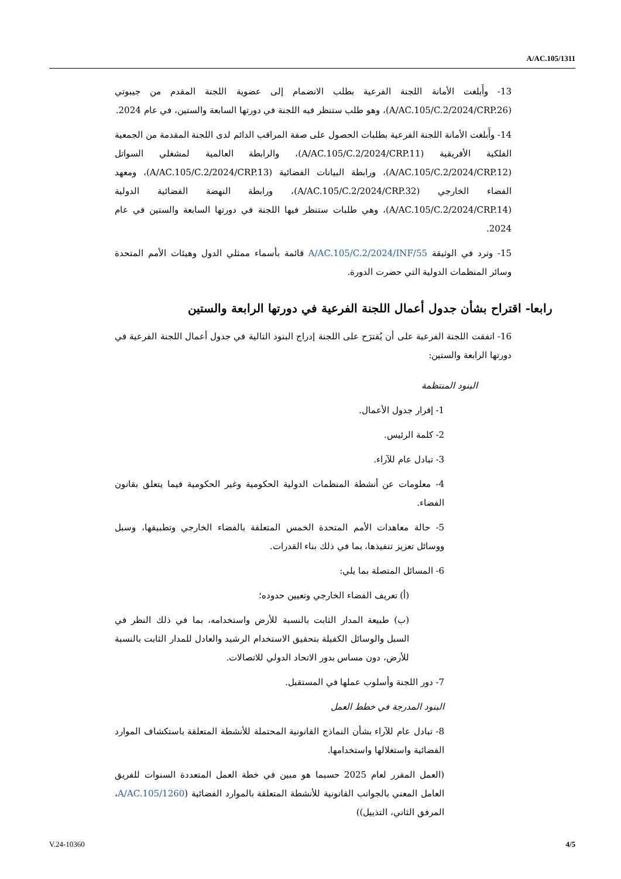A/AC.105/1311
13- وأَبلغت الأمانة اللجنة الفرعية بطلب الانضمام إلى عضوية اللجنة المقدم من جيبوتي (A/AC.105/C.2/2024/CRP.26)، وهو طلب ستنظر فيه اللجنة في دورتها السابعة والستين، في عام 2024.
14- وأَبلغت الأمانة اللجنة الفرعية بطلبات الحصول على صفة المراقب الدائم لدى اللجنة المقدمة من الجمعية الفلكية الأفريقية (A/AC.105/C.2/2024/CRP.11)، والرابطة العالمية لمشغلي السواتل (A/AC.105/C.2/2024/CRP.12)، ورابطة البيانات الفضائية (A/AC.105/C.2/2024/CRP.13)، ومعهد الفضاء الخارجي (A/AC.105/C.2/2024/CRP.32)، ورابطة النهضة الفضائية الدولية (A/AC.105/C.2/2024/CRP.14)، وهي طلبات ستنظر فيها اللجنة في دورتها السابعة والستين في عام 2024.
15- وترد في الوثيقة A/AC.105/C.2/2024/INF/55 قائمة بأسماء ممثلي الدول وهيئات الأمم المتحدة وسائر المنظمات الدولية التي حضرت الدورة.
رابعا- اقتراح بشأن جدول أعمال اللجنة الفرعية في دورتها الرابعة والستين
16- اتفقت اللجنة الفرعية على أن يُقترَح على اللجنة إدراج البنود التالية في جدول أعمال اللجنة الفرعية في دورتها الرابعة والستين:
البنود المنتظمة
1- إقرار جدول الأعمال.
2- كلمة الرئيس.
3- تبادل عام للآراء.
4- معلومات عن أنشطة المنظمات الدولية الحكومية وغير الحكومية فيما يتعلق بقانون الفضاء.
5- حالة معاهدات الأمم المتحدة الخمس المتعلقة بالفضاء الخارجي وتطبيقها، وسبل ووسائل تعزيز تنفيذها، بما في ذلك بناء القدرات.
6- المسائل المتصلة بما يلي:
(أ) تعريف الفضاء الخارجي وتعيين حدوده؛
(ب) طبيعة المدار الثابت بالنسبة للأرض واستخدامه، بما في ذلك النظر في السبل والوسائل الكفيلة بتحقيق الاستخدام الرشيد والعادل للمدار الثابت بالنسبة للأرض، دون مساس بدور الاتحاد الدولي للاتصالات.
7- دور اللجنة وأسلوب عملها في المستقبل.
البنود المدرجة في خطط العمل
8- تبادل عام للآراء بشأن النماذج القانونية المحتملة للأنشطة المتعلقة باستكشاف الموارد الفضائية واستغلالها واستخدامها.
(العمل المقرر لعام 2025 حسبما هو مبين في خطة العمل المتعددة السنوات للفريق العامل المعني بالجوانب القانونية للأنشطة المتعلقة بالموارد الفضائية (A/AC.105/1260، المرفق الثاني، التذييل))
V.24-10360 4/5